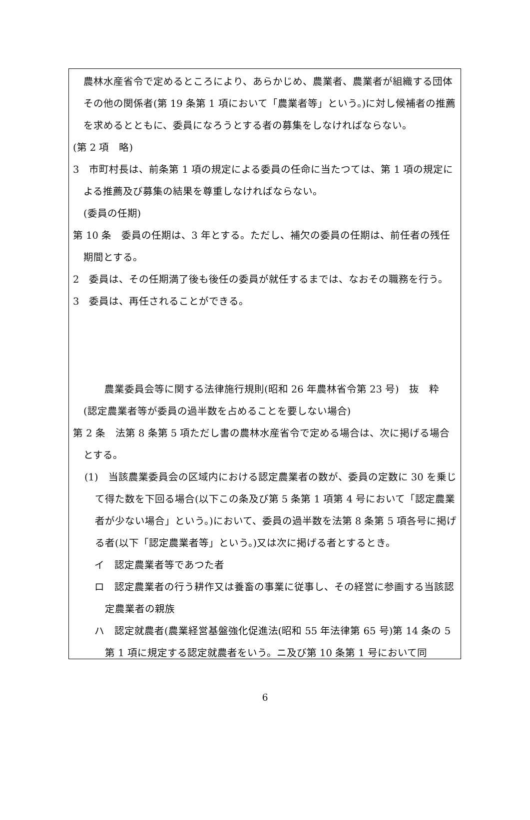農林水産省令で定めるところにより、あらかじめ、農業者、農業者が組織する団体その他の関係者(第 19 条第 1 項において「農業者等」という。)に対し候補者の推薦を求めるとともに、委員になろうとする者の募集をしなければならない。
(第 2 項　略)
3　市町村長は、前条第 1 項の規定による委員の任命に当たつては、第 1 項の規定による推薦及び募集の結果を尊重しなければならない。
(委員の任期)
第 10 条　委員の任期は、3 年とする。ただし、補欠の委員の任期は、前任者の残任期間とする。
2　委員は、その任期満了後も後任の委員が就任するまでは、なおその職務を行う。
3　委員は、再任されることができる。
農業委員会等に関する法律施行規則(昭和 26 年農林省令第 23 号)　抜　粋
(認定農業者等が委員の過半数を占めることを要しない場合)
第 2 条　法第 8 条第 5 項ただし書の農林水産省令で定める場合は、次に掲げる場合とする。
(1)　当該農業委員会の区域内における認定農業者の数が、委員の定数に 30 を乗じて得た数を下回る場合(以下この条及び第 5 条第 1 項第 4 号において「認定農業者が少ない場合」という。)において、委員の過半数を法第 8 条第 5 項各号に掲げる者(以下「認定農業者等」という。)又は次に掲げる者とするとき。
イ　認定農業者等であつた者
ロ　認定農業者の行う耕作又は養畜の事業に従事し、その経営に参画する当該認定農業者の親族
ハ　認定就農者(農業経営基盤強化促進法(昭和 55 年法律第 65 号)第 14 条の 5 第 1 項に規定する認定就農者をいう。ニ及び第 10 条第 1 号において同
6